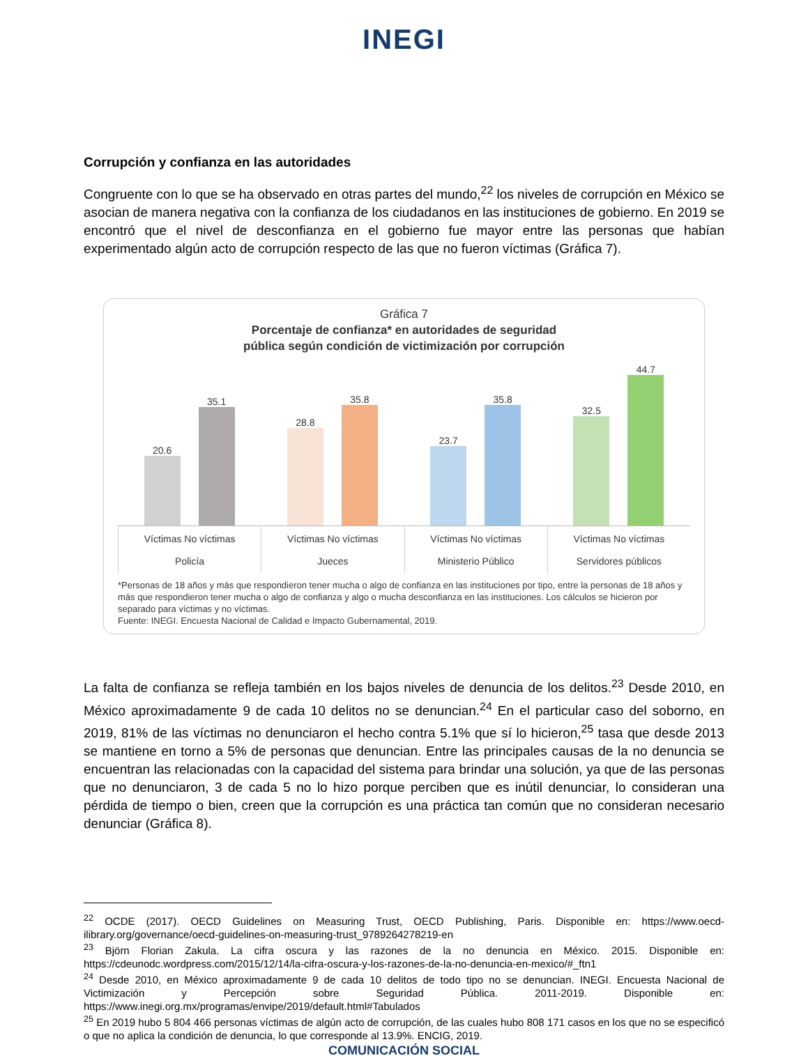INEGI
Corrupción y confianza en las autoridades
Congruente con lo que se ha observado en otras partes del mundo,<sup>22</sup> los niveles de corrupción en México se asocian de manera negativa con la confianza de los ciudadanos en las instituciones de gobierno. En 2019 se encontró que el nivel de desconfianza en el gobierno fue mayor entre las personas que habían experimentado algún acto de corrupción respecto de las que no fueron víctimas (Gráfica 7).
Gráfica 7
Porcentaje de confianza* en autoridades de seguridad
pública según condición de victimización por corrupción
20.6
35.1
28.8
35.8
23.7
35.8
32.5
44.7
Víctimas No víctimas
Policía
Víctimas No víctimas
Jueces
Víctimas No víctimas
Ministerio Público
Víctimas No víctimas
Servidores públicos
*Personas de 18 años y más que respondieron tener mucha o algo de confianza en las instituciones por tipo, entre la personas de 18 años y más que respondieron tener mucha o algo de confianza y algo o mucha desconfianza en las instituciones. Los cálculos se hicieron por separado para víctimas y no víctimas.
Fuente: INEGI. Encuesta Nacional de Calidad e Impacto Gubernamental, 2019.
La falta de confianza se refleja también en los bajos niveles de denuncia de los delitos.<sup>23</sup> Desde 2010, en México aproximadamente 9 de cada 10 delitos no se denuncian.<sup>24</sup> En el particular caso del soborno, en 2019, 81% de las víctimas no denunciaron el hecho contra 5.1% que sí lo hicieron,<sup>25</sup> tasa que desde 2013 se mantiene en torno a 5% de personas que denuncian. Entre las principales causas de la no denuncia se encuentran las relacionadas con la capacidad del sistema para brindar una solución, ya que de las personas que no denunciaron, 3 de cada 5 no lo hizo porque perciben que es inútil denunciar, lo consideran una pérdida de tiempo o bien, creen que la corrupción es una práctica tan común que no consideran necesario denunciar (Gráfica 8).
<sup>22</sup> OCDE (2017). OECD Guidelines on Measuring Trust, OECD Publishing, Paris. Disponible en: https://www.oecd-ilibrary.org/governance/oecd-guidelines-on-measuring-trust_9789264278219-en
<sup>23</sup> Björn Florian Zakula. La cifra oscura y las razones de la no denuncia en México. 2015. Disponible en: https://cdeunodc.wordpress.com/2015/12/14/la-cifra-oscura-y-los-razones-de-la-no-denuncia-en-mexico/#_ftn1
<sup>24</sup> Desde 2010, en México aproximadamente 9 de cada 10 delitos de todo tipo no se denuncian. INEGI. Encuesta Nacional de Victimización y Percepción sobre Seguridad Pública. 2011-2019. Disponible en: https://www.inegi.org.mx/programas/envipe/2019/default.html#Tabulados
<sup>25</sup> En 2019 hubo 5 804 466 personas víctimas de algún acto de corrupción, de las cuales hubo 808 171 casos en los que no se especificó o que no aplica la condición de denuncia, lo que corresponde al 13.9%. ENCIG, 2019.
COMUNICACIÓN SOCIAL